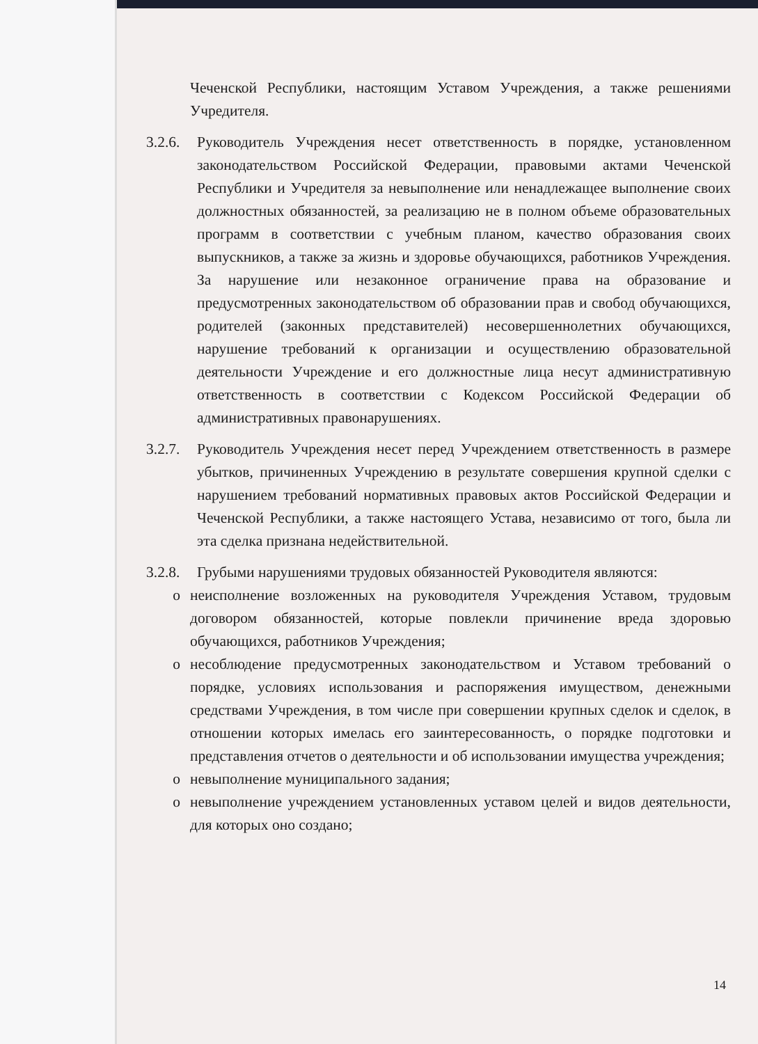Чеченской Республики, настоящим Уставом Учреждения, а также решениями Учредителя.
3.2.6.
Руководитель Учреждения несет ответственность в порядке, установленном законодательством Российской Федерации, правовыми актами Чеченской Республики и Учредителя за невыполнение или ненадлежащее выполнение своих должностных обязанностей, за реализацию не в полном объеме образовательных программ в соответствии с учебным планом, качество образования своих выпускников, а также за жизнь и здоровье обучающихся, работников Учреждения. За нарушение или незаконное ограничение права на образование и предусмотренных законодательством об образовании прав и свобод обучающихся, родителей (законных представителей) несовершеннолетних обучающихся, нарушение требований к организации и осуществлению образовательной деятельности Учреждение и его должностные лица несут административную ответственность в соответствии с Кодексом Российской Федерации об административных правонарушениях.
3.2.7.
Руководитель Учреждения несет перед Учреждением ответственность в размере убытков, причиненных Учреждению в результате совершения крупной сделки с нарушением требований нормативных правовых актов Российской Федерации и Чеченской Республики, а также настоящего Устава, независимо от того, была ли эта сделка признана недействительной.
3.2.8.
Грубыми нарушениями трудовых обязанностей Руководителя являются:
o неисполнение возложенных на руководителя Учреждения Уставом, трудовым договором обязанностей, которые повлекли причинение вреда здоровью обучающихся, работников Учреждения;
o несоблюдение предусмотренных законодательством и Уставом требований о порядке, условиях использования и распоряжения имуществом, денежными средствами Учреждения, в том числе при совершении крупных сделок и сделок, в отношении которых имелась его заинтересованность, о порядке подготовки и представления отчетов о деятельности и об использовании имущества учреждения;
o невыполнение муниципального задания;
o невыполнение учреждением установленных уставом целей и видов деятельности, для которых оно создано;
14